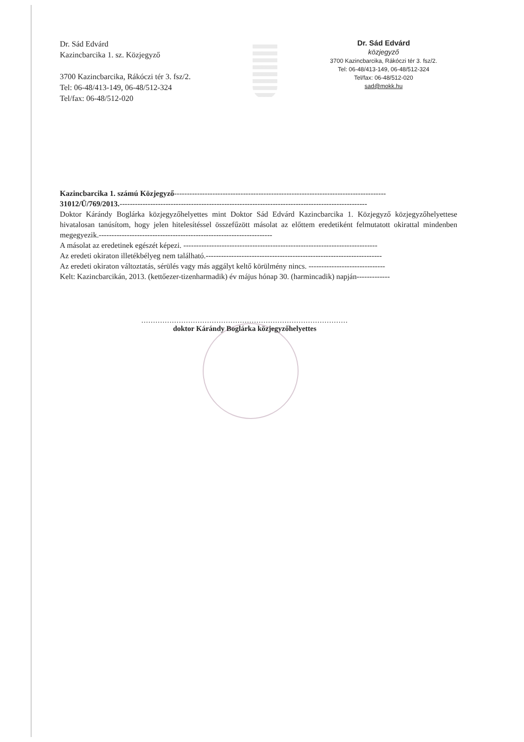Dr. Sád Edvárd
Kazincbarcika 1. sz. Közjegyző
3700 Kazincbarcika, Rákóczi tér 3. fsz/2.
Tel: 06-48/413-149, 06-48/512-324
Tel/fax: 06-48/512-020
Dr. Sád Edvárd
közjegyző
3700 Kazincbarcika, Rákóczi tér 3. fsz/2.
Tel: 06-48/413-149, 06-48/512-324
Tel/fax: 06-48/512-020
sad@mokk.hu
Kazincbarcika 1. számú Közjegyző-----------------------------------------------------------------------------------
31012/Ü/769/2013.-------------------------------------------------------------------------------------------------
Doktor Kárándy Boglárka közjegyzőhelyettes mint Doktor Sád Edvárd Kazincbarcika 1. Közjegyző közjegyzőhelyettese hivatalosan tanúsítom, hogy jelen hitelesítéssel összefűzött másolat az előttem eredetiként felmutatott okirattal mindenben megegyezik.--------------------------------------------------------------------
A másolat az eredetinek egészét képezi. ----------------------------------------------------------------------------
Az eredeti okiraton illetékbélyeg nem található.---------------------------------------------------------------------
Az eredeti okiraton változtatás, sérülés vagy más aggályt keltő körülmény nincs. ------------------------------
Kelt: Kazincbarcikán, 2013. (kettőezer-tizenharmadik) év május hónap 30. (harmincadik) napján-------------
........................................................................................
doktor Kárándy Boglárka közjegyzőhelyettes